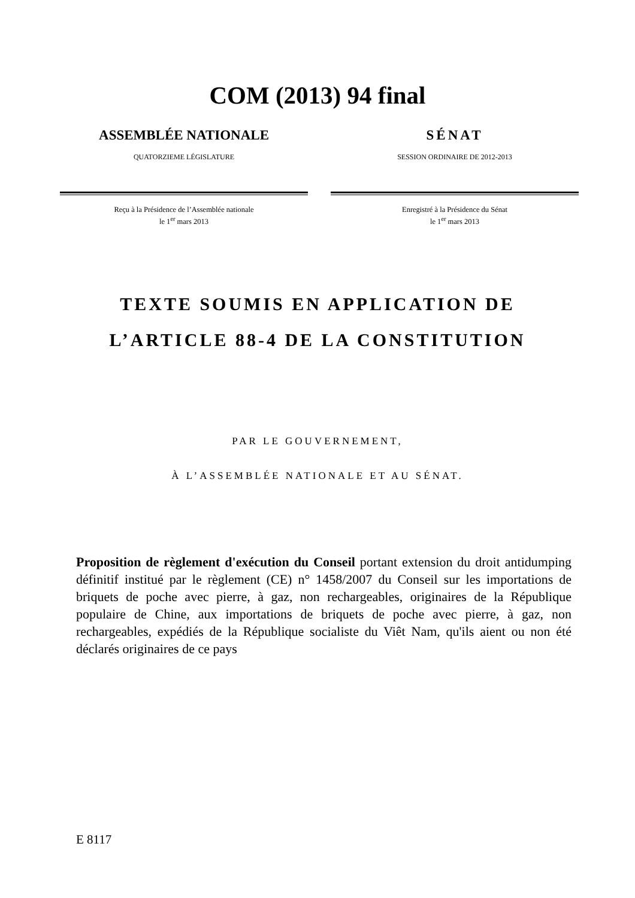COM (2013) 94 final
ASSEMBLÉE NATIONALE
QUATORZIEME LÉGISLATURE
Reçu à la Présidence de l’Assemblée nationale
le 1<sup>er</sup> mars 2013
SÉNAT
SESSION ORDINAIRE DE 2012-2013
Enregistré à la Présidence du Sénat
le 1<sup>er</sup> mars 2013
TEXTE SOUMIS EN APPLICATION DE
L’ARTICLE 88-4 DE LA CONSTITUTION
PAR LE GOUVERNEMENT,
À L’ASSEMBLÉE NATIONALE ET AU SÉNAT.
Proposition de règlement d'exécution du Conseil portant extension du droit antidumping définitif institué par le règlement (CE) n° 1458/2007 du Conseil sur les importations de briquets de poche avec pierre, à gaz, non rechargeables, originaires de la République populaire de Chine, aux importations de briquets de poche avec pierre, à gaz, non rechargeables, expédiés de la République socialiste du Viêt Nam, qu'ils aient ou non été déclarés originaires de ce pays
E 8117